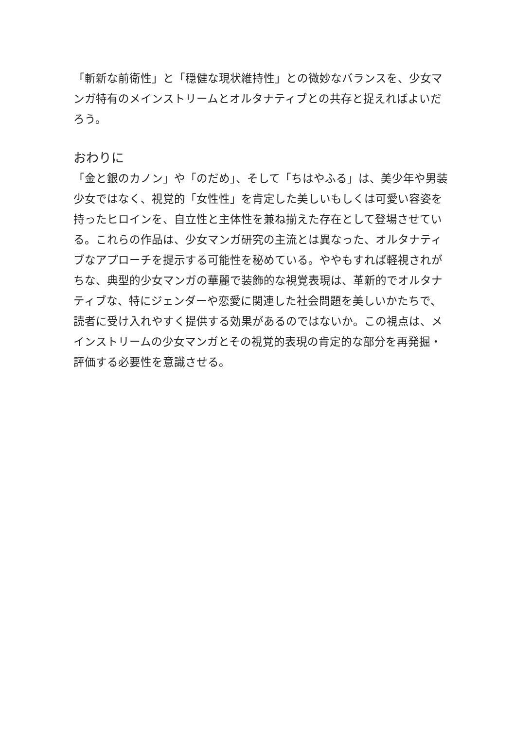「斬新な前衛性」と「穏健な現状維持性」との微妙なバランスを、少女マンガ特有のメインストリームとオルタナティブとの共存と捉えればよいだろう。
おわりに
「金と銀のカノン」や「のだめ」、そして「ちはやふる」は、美少年や男装少女ではなく、視覚的「女性性」を肯定した美しいもしくは可愛い容姿を持ったヒロインを、自立性と主体性を兼ね揃えた存在として登場させている。これらの作品は、少女マンガ研究の主流とは異なった、オルタナティブなアプローチを提示する可能性を秘めている。ややもすれば軽視されがちな、典型的少女マンガの華麗で装飾的な視覚表現は、革新的でオルタナティブな、特にジェンダーや恋愛に関連した社会問題を美しいかたちで、読者に受け入れやすく提供する効果があるのではないか。この視点は、メインストリームの少女マンガとその視覚的表現の肯定的な部分を再発掘・評価する必要性を意識させる。